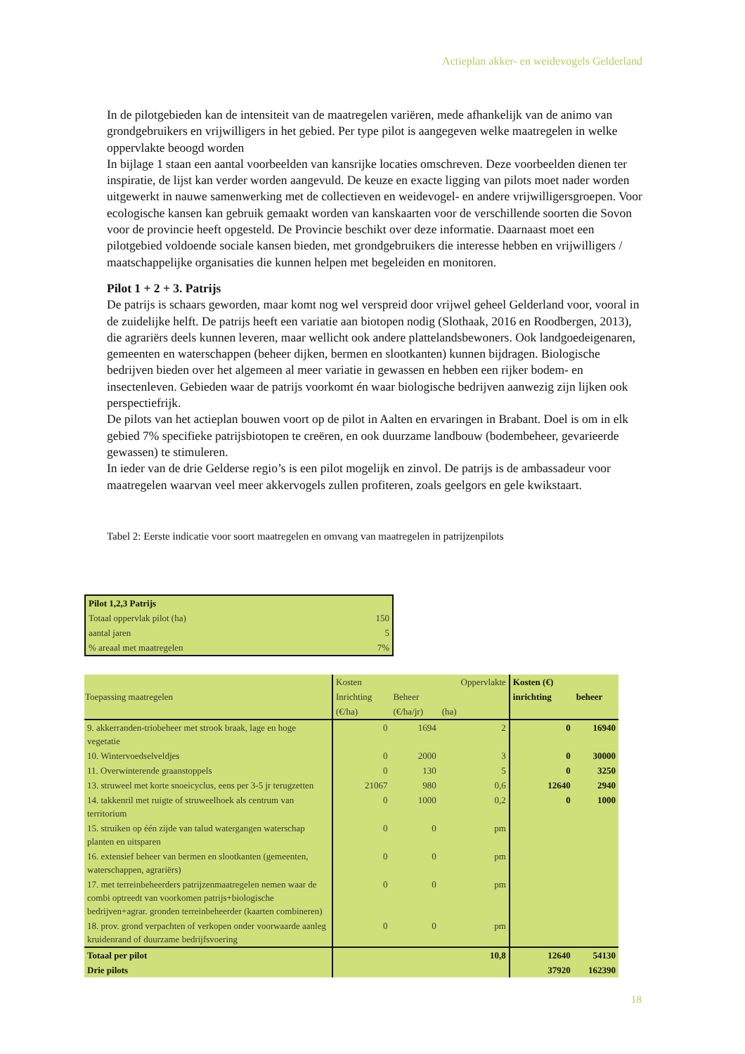Actieplan akker- en weidevogels Gelderland
In de pilotgebieden kan de intensiteit van de maatregelen variëren, mede afhankelijk van de animo van grondgebruikers en vrijwilligers in het gebied. Per type pilot is aangegeven welke maatregelen in welke oppervlakte beoogd worden
In bijlage 1 staan een aantal voorbeelden van kansrijke locaties omschreven. Deze voorbeelden dienen ter inspiratie, de lijst kan verder worden aangevuld. De keuze en exacte ligging van pilots moet nader worden uitgewerkt in nauwe samenwerking met de collectieven en weidevogel- en andere vrijwilligersgroepen. Voor ecologische kansen kan gebruik gemaakt worden van kanskaarten voor de verschillende soorten die Sovon voor de provincie heeft opgesteld. De Provincie beschikt over deze informatie. Daarnaast moet een pilotgebied voldoende sociale kansen bieden, met grondgebruikers die interesse hebben en vrijwilligers / maatschappelijke organisaties die kunnen helpen met begeleiden en monitoren.
Pilot 1 + 2 + 3. Patrijs
De patrijs is schaars geworden, maar komt nog wel verspreid door vrijwel geheel Gelderland voor, vooral in de zuidelijke helft. De patrijs heeft een variatie aan biotopen nodig (Slothaak, 2016 en Roodbergen, 2013), die agrariërs deels kunnen leveren, maar wellicht ook andere plattelandsbewoners. Ook landgoedeigenaren, gemeenten en waterschappen (beheer dijken, bermen en slootkanten) kunnen bijdragen. Biologische bedrijven bieden over het algemeen al meer variatie in gewassen en hebben een rijker bodem- en insectenleven. Gebieden waar de patrijs voorkomt én waar biologische bedrijven aanwezig zijn lijken ook perspectiefrijk.
De pilots van het actieplan bouwen voort op de pilot in Aalten en ervaringen in Brabant. Doel is om in elk gebied 7% specifieke patrijsbiotopen te creëren, en ook duurzame landbouw (bodembeheer, gevarieerde gewassen) te stimuleren.
In ieder van de drie Gelderse regio’s is een pilot mogelijk en zinvol. De patrijs is de ambassadeur voor maatregelen waarvan veel meer akkervogels zullen profiteren, zoals geelgors en gele kwikstaart.
Tabel 2: Eerste indicatie voor soort maatregelen en omvang van maatregelen in patrijzenpilots
| Pilot 1,2,3 Patrijs | |
| Totaal oppervlak pilot (ha) | 150 |
| aantal jaren | 5 |
| % areaal met maatregelen | 7% |
| Toepassing maatregelen | Kosten | | Oppervlakte | Kosten (€) | |
| | Inrichting | Beheer | | inrichting | beheer |
| | (€/ha) | (€/ha/jr) | (ha) | | |
| 9. akkerranden-triobeheer met strook braak, lage en hoge vegetatie | 0 | 1694 | 2 | 0 | 16940 |
| 10. Wintervoedselveldjes | 0 | 2000 | 3 | 0 | 30000 |
| 11. Overwinterende graanstoppels | 0 | 130 | 5 | 0 | 3250 |
| 13. struweel met korte snoeicyclus, eens per 3-5 jr terugzetten | 21067 | 980 | 0,6 | 12640 | 2940 |
| 14. takkenril met ruigte of struweelhoek als centrum van territorium | 0 | 1000 | 0,2 | 0 | 1000 |
| 15. struiken op één zijde van talud watergangen waterschap planten en uitsparen | 0 | 0 | pm | | |
| 16. extensief beheer van bermen en slootkanten (gemeenten, waterschappen, agrariërs) | 0 | 0 | pm | | |
| 17. met terreinbeheerders patrijzenmaatregelen nemen waar de combi optreedt van voorkomen patrijs+biologische bedrijven+agrar. gronden terreinbeheerder (kaarten combineren) | 0 | 0 | pm | | |
| 18. prov. grond verpachten of verkopen onder voorwaarde aanleg kruidenrand of duurzame bedrijfsvoering | 0 | 0 | pm | | |
| Totaal per pilot | | | 10,8 | 12640 | 54130 |
| Drie pilots | | | | 37920 | 162390 |
18